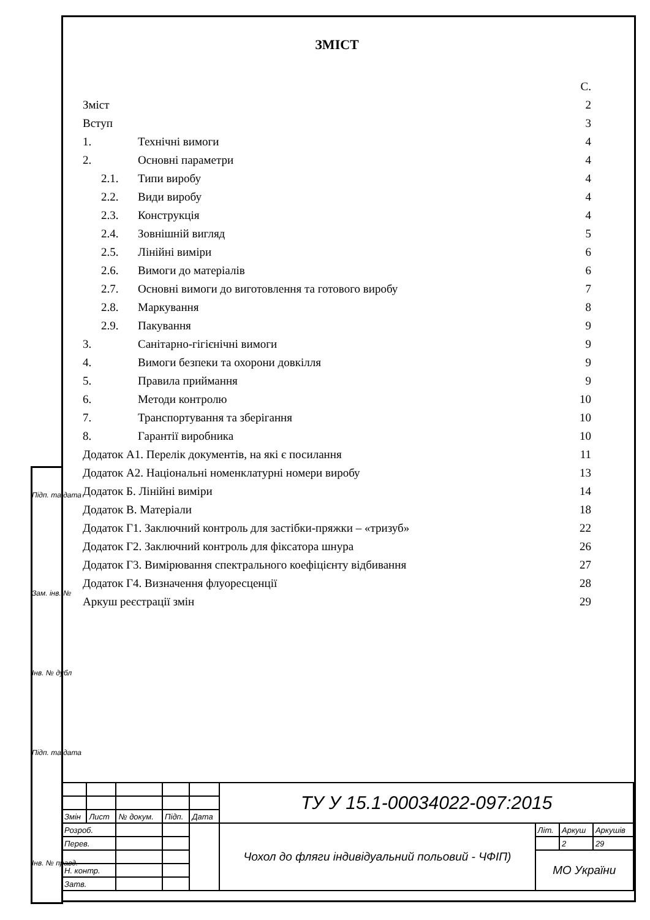ЗМІСТ
С.
Зміст 2
Вступ 3
1. Технічні вимоги 4
2. Основні параметри 4
2.1. Типи виробу 4
2.2. Види виробу 4
2.3. Конструкція 4
2.4. Зовнішній вигляд 5
2.5. Лінійні виміри 6
2.6. Вимоги до матеріалів 6
2.7. Основні вимоги до виготовлення та готового виробу 7
2.8. Маркування 8
2.9. Пакування 9
3. Санітарно-гігієнічні вимоги 9
4. Вимоги безпеки та охорони довкілля 9
5. Правила приймання 9
6. Методи контролю 10
7. Транспортування та зберігання 10
8. Гарантії виробника 10
Додаток А1. Перелік документів, на які є посилання 11
Додаток А2. Національні номенклатурні номери виробу 13
Додаток Б. Лінійні виміри 14
Додаток В. Матеріали 18
Додаток Г1. Заключний контроль для застібки-пряжки – «тризуб» 22
Додаток Г2. Заключний контроль для фіксатора шнура 26
Додаток Г3. Вимірювання спектрального коефіцієнту відбивання 27
Додаток Г4. Визначення флуоресценції 28
Аркуш реєстрації змін 29
Підп. та дата
Зам. інв. №
Інв. № дубл
Підп. та дата
Інв. № правд.
| | | | | | ТУ У 15.1-00034022-097:2015 | | | |
| Змін | Лист | № докум. | Підп. | Дата | | | | |
| Розроб. | | | | | Чохол до фляги індивідуальний польовий - ЧФІП) | Літ. | Аркуш | Аркушів |
| Перев. | | | | | | | 2 | 29 |
| | | | | | | МО України | | |
| Н. контр. | | | | | | | | |
| Затв. | | | | | | | | |